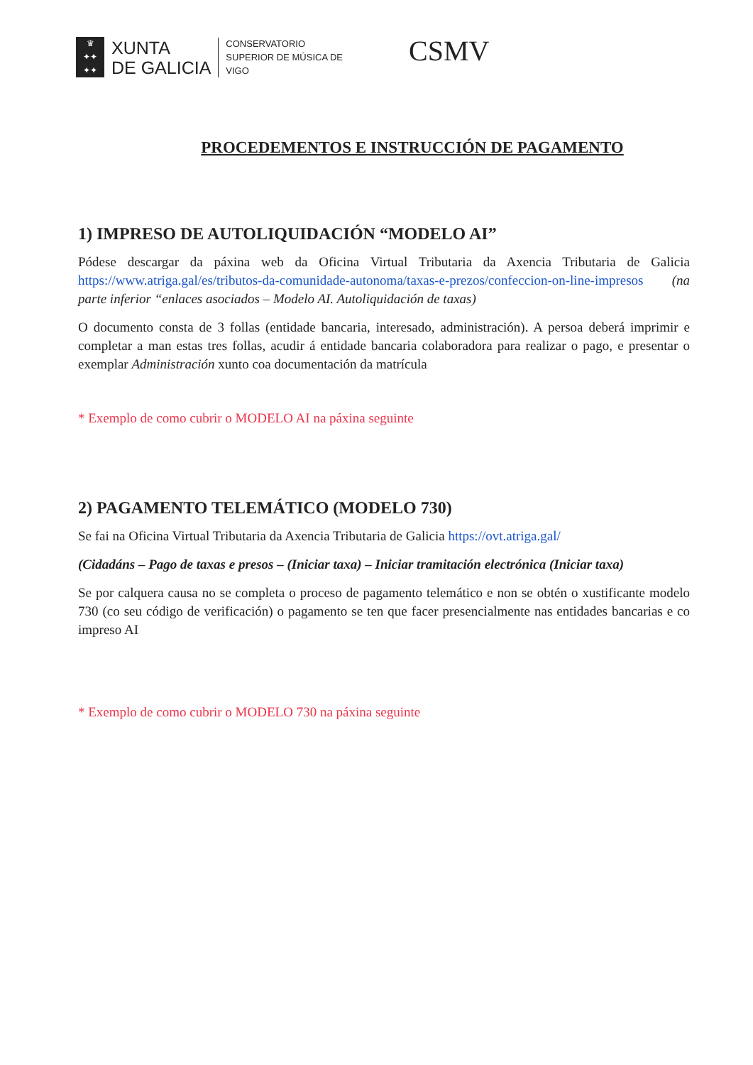♛
✦✦
✦✦
XUNTA
DE GALICIA
CONSERVATORIO
SUPERIOR DE MÚSICA DE
VIGO
CSMV
PROCEDEMENTOS E INSTRUCCIÓN DE PAGAMENTO
1) IMPRESO DE AUTOLIQUIDACIÓN “MODELO AI”
Pódese descargar da páxina web da Oficina Virtual Tributaria da Axencia Tributaria de Galicia https://www.atriga.gal/es/tributos-da-comunidade-autonoma/taxas-e-prezos/confeccion-on-line-impresos (na parte inferior “enlaces asociados – Modelo AI. Autoliquidación de taxas)
O documento consta de 3 follas (entidade bancaria, interesado, administración). A persoa deberá imprimir e completar a man estas tres follas, acudir á entidade bancaria colaboradora para realizar o pago, e presentar o exemplar Administración xunto coa documentación da matrícula
* Exemplo de como cubrir o MODELO AI na páxina seguinte
2) PAGAMENTO TELEMÁTICO (MODELO 730)
Se fai na Oficina Virtual Tributaria da Axencia Tributaria de Galicia https://ovt.atriga.gal/
(Cidadáns – Pago de taxas e presos – (Iniciar taxa) – Iniciar tramitación electrónica (Iniciar taxa)
Se por calquera causa no se completa o proceso de pagamento telemático e non se obtén o xustificante modelo 730 (co seu código de verificación) o pagamento se ten que facer presencialmente nas entidades bancarias e co impreso AI
* Exemplo de como cubrir o MODELO 730 na páxina seguinte